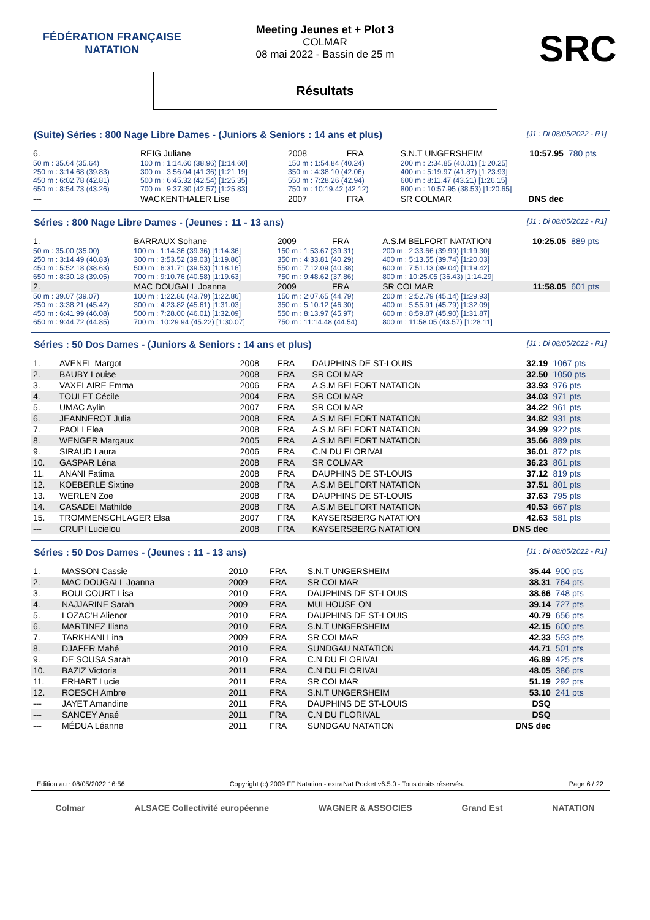FÉDÉRATION FRANÇAISE
NATATION
SRC
Meeting Jeunes et + Plot 3
COLMAR
08 mai 2022 - Bassin de 25 m
Résultats
(Suite) Séries : 800 Nage Libre Dames - (Juniors & Seniors : 14 ans et plus) [J1 : Di 08/05/2022 - R1]
| 6. | REIG Juliane | | 2008 | FRA | S.N.T UNGERSHEIM | 10:57.95 | 780 pts |
| 50 m : 35.64 (35.64) | 100 m : 1:14.60 (38.96) [1:14.60] | 150 m : 1:54.84 (40.24) | | | 200 m : 2:34.85 (40.01) [1:20.25] | | |
| 250 m : 3:14.68 (39.83) | 300 m : 3:56.04 (41.36) [1:21.19] | 350 m : 4:38.10 (42.06) | | | 400 m : 5:19.97 (41.87) [1:23.93] | | |
| 450 m : 6:02.78 (42.81) | 500 m : 6:45.32 (42.54) [1:25.35] | 550 m : 7:28.26 (42.94) | | | 600 m : 8:11.47 (43.21) [1:26.15] | | |
| 650 m : 8:54.73 (43.26) | 700 m : 9:37.30 (42.57) [1:25.83] | 750 m : 10:19.42 (42.12) | | | 800 m : 10:57.95 (38.53) [1:20.65] | | |
| --- | WACKENTHALER Lise | | 2007 | FRA | SR COLMAR | DNS dec | |
Séries : 800 Nage Libre Dames - (Jeunes : 11 - 13 ans) [J1 : Di 08/05/2022 - R1]
| 1. | BARRAUX Sohane | | 2009 | FRA | A.S.M BELFORT NATATION | 10:25.05 | 889 pts |
| 50 m : 35.00 (35.00) | 100 m : 1:14.36 (39.36) [1:14.36] | 150 m : 1:53.67 (39.31) | | | 200 m : 2:33.66 (39.99) [1:19.30] | | |
| 250 m : 3:14.49 (40.83) | 300 m : 3:53.52 (39.03) [1:19.86] | 350 m : 4:33.81 (40.29) | | | 400 m : 5:13.55 (39.74) [1:20.03] | | |
| 450 m : 5:52.18 (38.63) | 500 m : 6:31.71 (39.53) [1:18.16] | 550 m : 7:12.09 (40.38) | | | 600 m : 7:51.13 (39.04) [1:19.42] | | |
| 650 m : 8:30.18 (39.05) | 700 m : 9:10.76 (40.58) [1:19.63] | 750 m : 9:48.62 (37.86) | | | 800 m : 10:25.05 (36.43) [1:14.29] | | |
| 2. | MAC DOUGALL Joanna | | 2009 | FRA | SR COLMAR | 11:58.05 | 601 pts |
| 50 m : 39.07 (39.07) | 100 m : 1:22.86 (43.79) [1:22.86] | 150 m : 2:07.65 (44.79) | | | 200 m : 2:52.79 (45.14) [1:29.93] | | |
| 250 m : 3:38.21 (45.42) | 300 m : 4:23.82 (45.61) [1:31.03] | 350 m : 5:10.12 (46.30) | | | 400 m : 5:55.91 (45.79) [1:32.09] | | |
| 450 m : 6:41.99 (46.08) | 500 m : 7:28.00 (46.01) [1:32.09] | 550 m : 8:13.97 (45.97) | | | 600 m : 8:59.87 (45.90) [1:31.87] | | |
| 650 m : 9:44.72 (44.85) | 700 m : 10:29.94 (45.22) [1:30.07] | 750 m : 11:14.48 (44.54) | | | 800 m : 11:58.05 (43.57) [1:28.11] | | |
Séries : 50 Dos Dames - (Juniors & Seniors : 14 ans et plus) [J1 : Di 08/05/2022 - R1]
| 1. | AVENEL Margot | 2008 | FRA | DAUPHINS DE ST-LOUIS | 32.19 | 1067 pts |
| 2. | BAUBY Louise | 2008 | FRA | SR COLMAR | 32.50 | 1050 pts |
| 3. | VAXELAIRE Emma | 2006 | FRA | A.S.M BELFORT NATATION | 33.93 | 976 pts |
| 4. | TOULET Cécile | 2004 | FRA | SR COLMAR | 34.03 | 971 pts |
| 5. | UMAC Aylin | 2007 | FRA | SR COLMAR | 34.22 | 961 pts |
| 6. | JEANNEROT Julia | 2008 | FRA | A.S.M BELFORT NATATION | 34.82 | 931 pts |
| 7. | PAOLI Elea | 2008 | FRA | A.S.M BELFORT NATATION | 34.99 | 922 pts |
| 8. | WENGER Margaux | 2005 | FRA | A.S.M BELFORT NATATION | 35.66 | 889 pts |
| 9. | SIRAUD Laura | 2006 | FRA | C.N DU FLORIVAL | 36.01 | 872 pts |
| 10. | GASPAR Léna | 2008 | FRA | SR COLMAR | 36.23 | 861 pts |
| 11. | ANANI Fatima | 2008 | FRA | DAUPHINS DE ST-LOUIS | 37.12 | 819 pts |
| 12. | KOEBERLE Sixtine | 2008 | FRA | A.S.M BELFORT NATATION | 37.51 | 801 pts |
| 13. | WERLEN Zoe | 2008 | FRA | DAUPHINS DE ST-LOUIS | 37.63 | 795 pts |
| 14. | CASADEI Mathilde | 2008 | FRA | A.S.M BELFORT NATATION | 40.53 | 667 pts |
| 15. | TROMMENSCHLAGER Elsa | 2007 | FRA | KAYSERSBERG NATATION | 42.63 | 581 pts |
| --- | CRUPI Lucielou | 2008 | FRA | KAYSERSBERG NATATION | DNS dec | |
Séries : 50 Dos Dames - (Jeunes : 11 - 13 ans) [J1 : Di 08/05/2022 - R1]
| 1. | MASSON Cassie | 2010 | FRA | S.N.T UNGERSHEIM | 35.44 | 900 pts |
| 2. | MAC DOUGALL Joanna | 2009 | FRA | SR COLMAR | 38.31 | 764 pts |
| 3. | BOULCOURT Lisa | 2010 | FRA | DAUPHINS DE ST-LOUIS | 38.66 | 748 pts |
| 4. | NAJJARINE Sarah | 2009 | FRA | MULHOUSE ON | 39.14 | 727 pts |
| 5. | LOZAC'H Alienor | 2010 | FRA | DAUPHINS DE ST-LOUIS | 40.79 | 656 pts |
| 6. | MARTINEZ Iliana | 2010 | FRA | S.N.T UNGERSHEIM | 42.15 | 600 pts |
| 7. | TARKHANI Lina | 2009 | FRA | SR COLMAR | 42.33 | 593 pts |
| 8. | DJAFER Mahé | 2010 | FRA | SUNDGAU NATATION | 44.71 | 501 pts |
| 9. | DE SOUSA Sarah | 2010 | FRA | C.N DU FLORIVAL | 46.89 | 425 pts |
| 10. | BAZIZ Victoria | 2011 | FRA | C.N DU FLORIVAL | 48.05 | 386 pts |
| 11. | ERHART Lucie | 2011 | FRA | SR COLMAR | 51.19 | 292 pts |
| 12. | ROESCH Ambre | 2011 | FRA | S.N.T UNGERSHEIM | 53.10 | 241 pts |
| --- | JAYET Amandine | 2011 | FRA | DAUPHINS DE ST-LOUIS | DSQ | |
| --- | SANCEY Anaé | 2011 | FRA | C.N DU FLORIVAL | DSQ | |
| --- | MÉDUA Léanne | 2011 | FRA | SUNDGAU NATATION | DNS dec | |
Edition au : 08/05/2022 16:56 Copyright (c) 2009 FF Natation - extraNat Pocket v6.5.0 - Tous droits réservés. Page 6 / 22
Colmar ALSACE Collectivité européenne WAGNER & ASSOCIES Grand Est NATATION